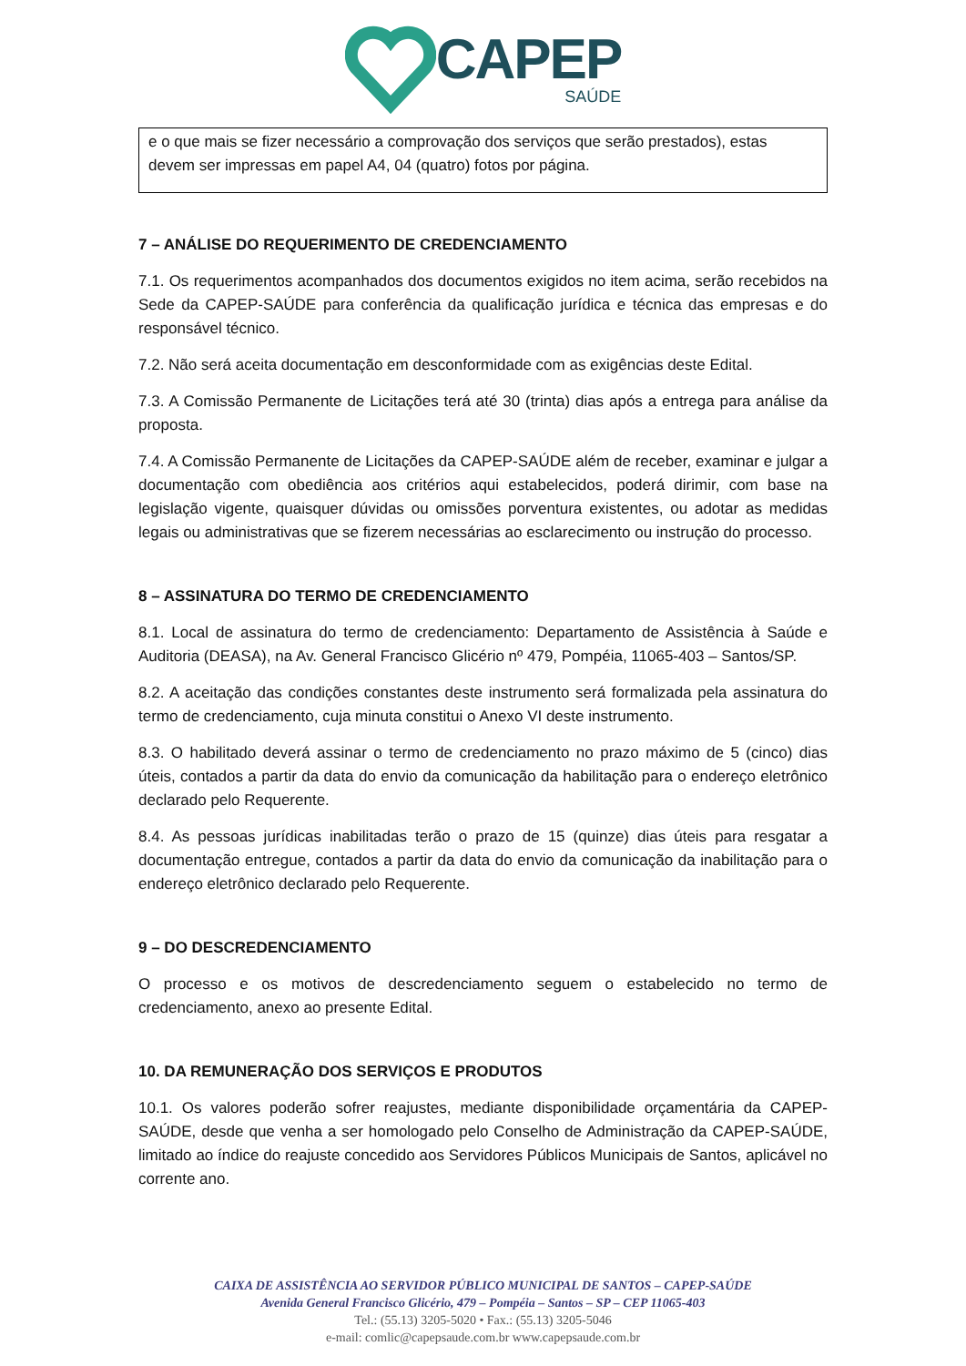CAPEP
SAÚDE
e o que mais se fizer necessário a comprovação dos serviços que serão prestados), estas devem ser impressas em papel A4, 04 (quatro) fotos por página.
7 – ANÁLISE DO REQUERIMENTO DE CREDENCIAMENTO
7.1. Os requerimentos acompanhados dos documentos exigidos no item acima, serão recebidos na Sede da CAPEP-SAÚDE para conferência da qualificação jurídica e técnica das empresas e do responsável técnico.
7.2. Não será aceita documentação em desconformidade com as exigências deste Edital.
7.3. A Comissão Permanente de Licitações terá até 30 (trinta) dias após a entrega para análise da proposta.
7.4. A Comissão Permanente de Licitações da CAPEP-SAÚDE além de receber, examinar e julgar a documentação com obediência aos critérios aqui estabelecidos, poderá dirimir, com base na legislação vigente, quaisquer dúvidas ou omissões porventura existentes, ou adotar as medidas legais ou administrativas que se fizerem necessárias ao esclarecimento ou instrução do processo.
8 – ASSINATURA DO TERMO DE CREDENCIAMENTO
8.1. Local de assinatura do termo de credenciamento: Departamento de Assistência à Saúde e Auditoria (DEASA), na Av. General Francisco Glicério nº 479, Pompéia, 11065-403 – Santos/SP.
8.2. A aceitação das condições constantes deste instrumento será formalizada pela assinatura do termo de credenciamento, cuja minuta constitui o Anexo VI deste instrumento.
8.3. O habilitado deverá assinar o termo de credenciamento no prazo máximo de 5 (cinco) dias úteis, contados a partir da data do envio da comunicação da habilitação para o endereço eletrônico declarado pelo Requerente.
8.4. As pessoas jurídicas inabilitadas terão o prazo de 15 (quinze) dias úteis para resgatar a documentação entregue, contados a partir da data do envio da comunicação da inabilitação para o endereço eletrônico declarado pelo Requerente.
9 – DO DESCREDENCIAMENTO
O processo e os motivos de descredenciamento seguem o estabelecido no termo de credenciamento, anexo ao presente Edital.
10. DA REMUNERAÇÃO DOS SERVIÇOS E PRODUTOS
10.1. Os valores poderão sofrer reajustes, mediante disponibilidade orçamentária da CAPEP-SAÚDE, desde que venha a ser homologado pelo Conselho de Administração da CAPEP-SAÚDE, limitado ao índice do reajuste concedido aos Servidores Públicos Municipais de Santos, aplicável no corrente ano.
CAIXA DE ASSISTÊNCIA AO SERVIDOR PÚBLICO MUNICIPAL DE SANTOS – CAPEP-SAÚDE
Avenida General Francisco Glicério, 479 – Pompéia – Santos – SP – CEP 11065-403
Tel.: (55.13) 3205-5020 • Fax.: (55.13) 3205-5046
e-mail: comlic@capepsaude.com.br www.capepsaude.com.br